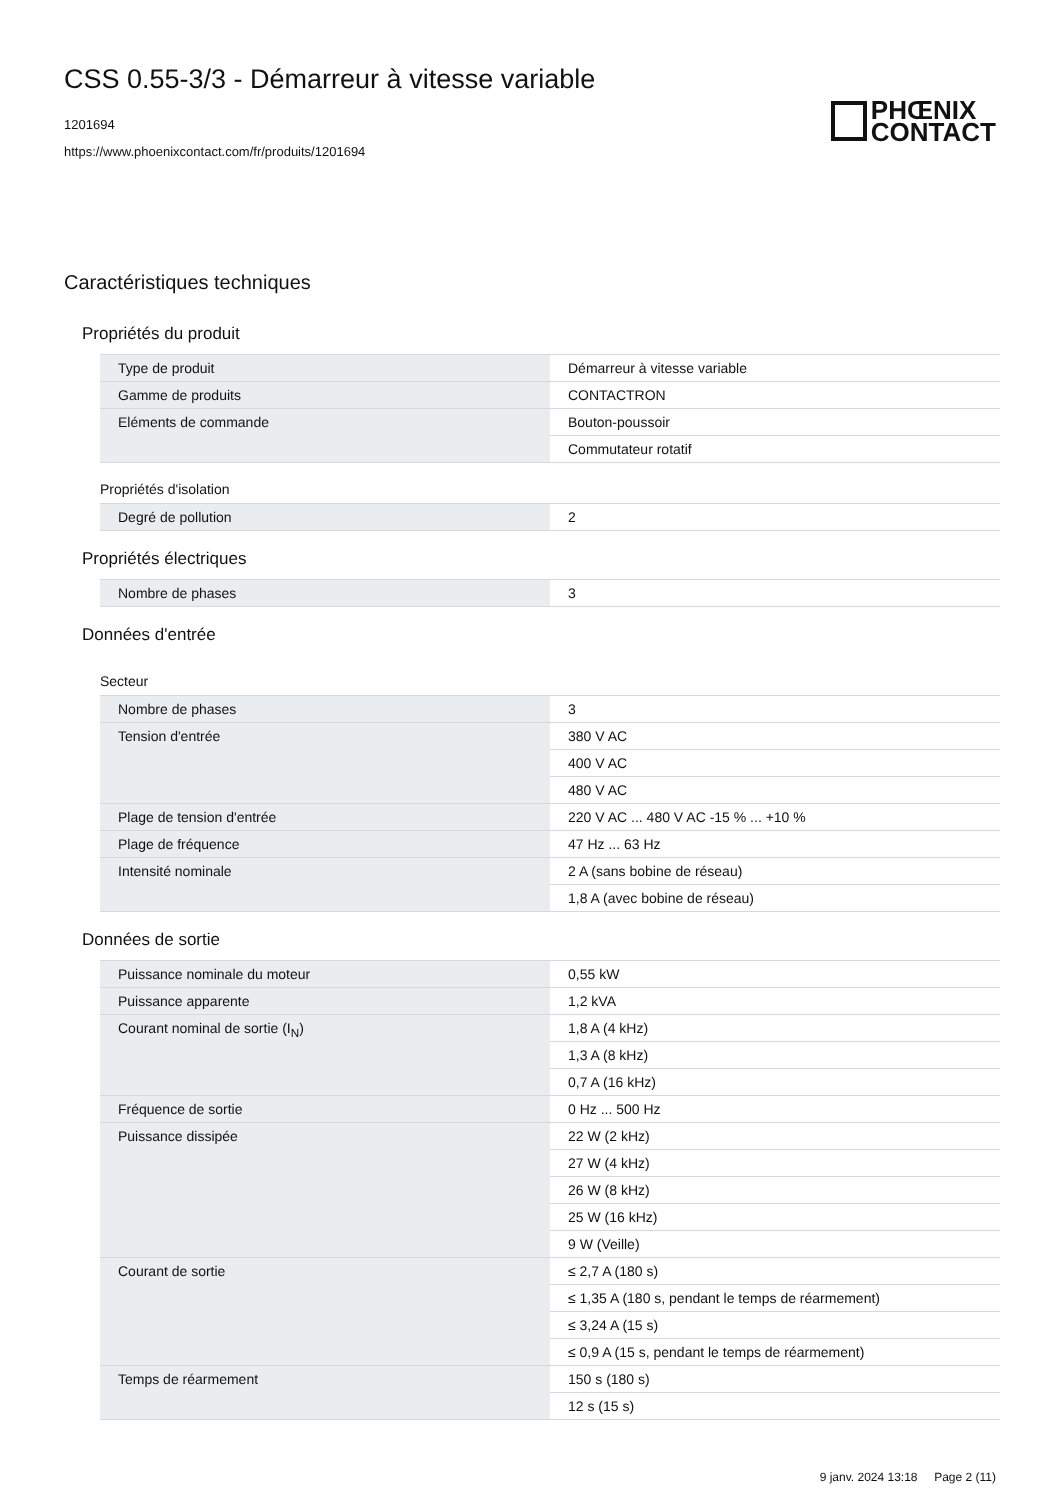CSS 0.55-3/3 - Démarreur à vitesse variable
1201694
https://www.phoenixcontact.com/fr/produits/1201694
PHŒNIX
CONTACT
Caractéristiques techniques
Propriétés du produit
| Type de produit | Démarreur à vitesse variable |
| Gamme de produits | CONTACTRON |
| Eléments de commande | Bouton-poussoir |
| | Commutateur rotatif |
Propriétés d'isolation
| Degré de pollution | 2 |
Propriétés électriques
| Nombre de phases | 3 |
Données d'entrée
Secteur
| Nombre de phases | 3 |
| Tension d'entrée | 380 V AC |
| | 400 V AC |
| | 480 V AC |
| Plage de tension d'entrée | 220 V AC ... 480 V AC -15 % ... +10 % |
| Plage de fréquence | 47 Hz ... 63 Hz |
| Intensité nominale | 2 A (sans bobine de réseau) |
| | 1,8 A (avec bobine de réseau) |
Données de sortie
| Puissance nominale du moteur | 0,55 kW |
| Puissance apparente | 1,2 kVA |
| Courant nominal de sortie (I<sub>N</sub>) | 1,8 A (4 kHz) |
| | 1,3 A (8 kHz) |
| | 0,7 A (16 kHz) |
| Fréquence de sortie | 0 Hz ... 500 Hz |
| Puissance dissipée | 22 W (2 kHz) |
| | 27 W (4 kHz) |
| | 26 W (8 kHz) |
| | 25 W (16 kHz) |
| | 9 W (Veille) |
| Courant de sortie | ≤ 2,7 A (180 s) |
| | ≤ 1,35 A (180 s, pendant le temps de réarmement) |
| | ≤ 3,24 A (15 s) |
| | ≤ 0,9 A (15 s, pendant le temps de réarmement) |
| Temps de réarmement | 150 s (180 s) |
| | 12 s (15 s) |
9 janv. 2024 13:18 Page 2 (11)